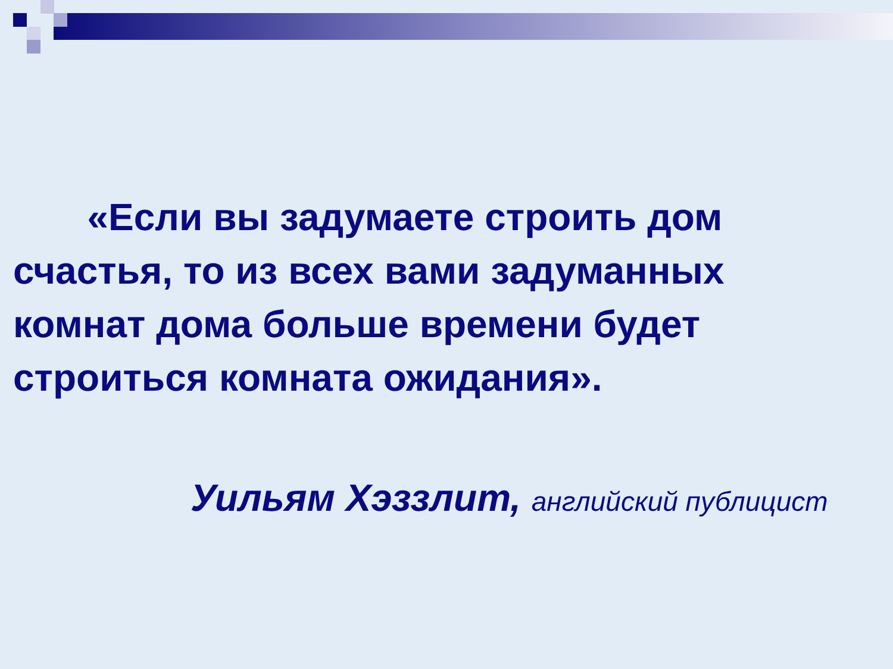«Если вы задумаете строить дом счастья, то из всех вами задуманных комнат дома больше времени будет строиться комната ожидания».
Уильям Хэззлит, английский публицист